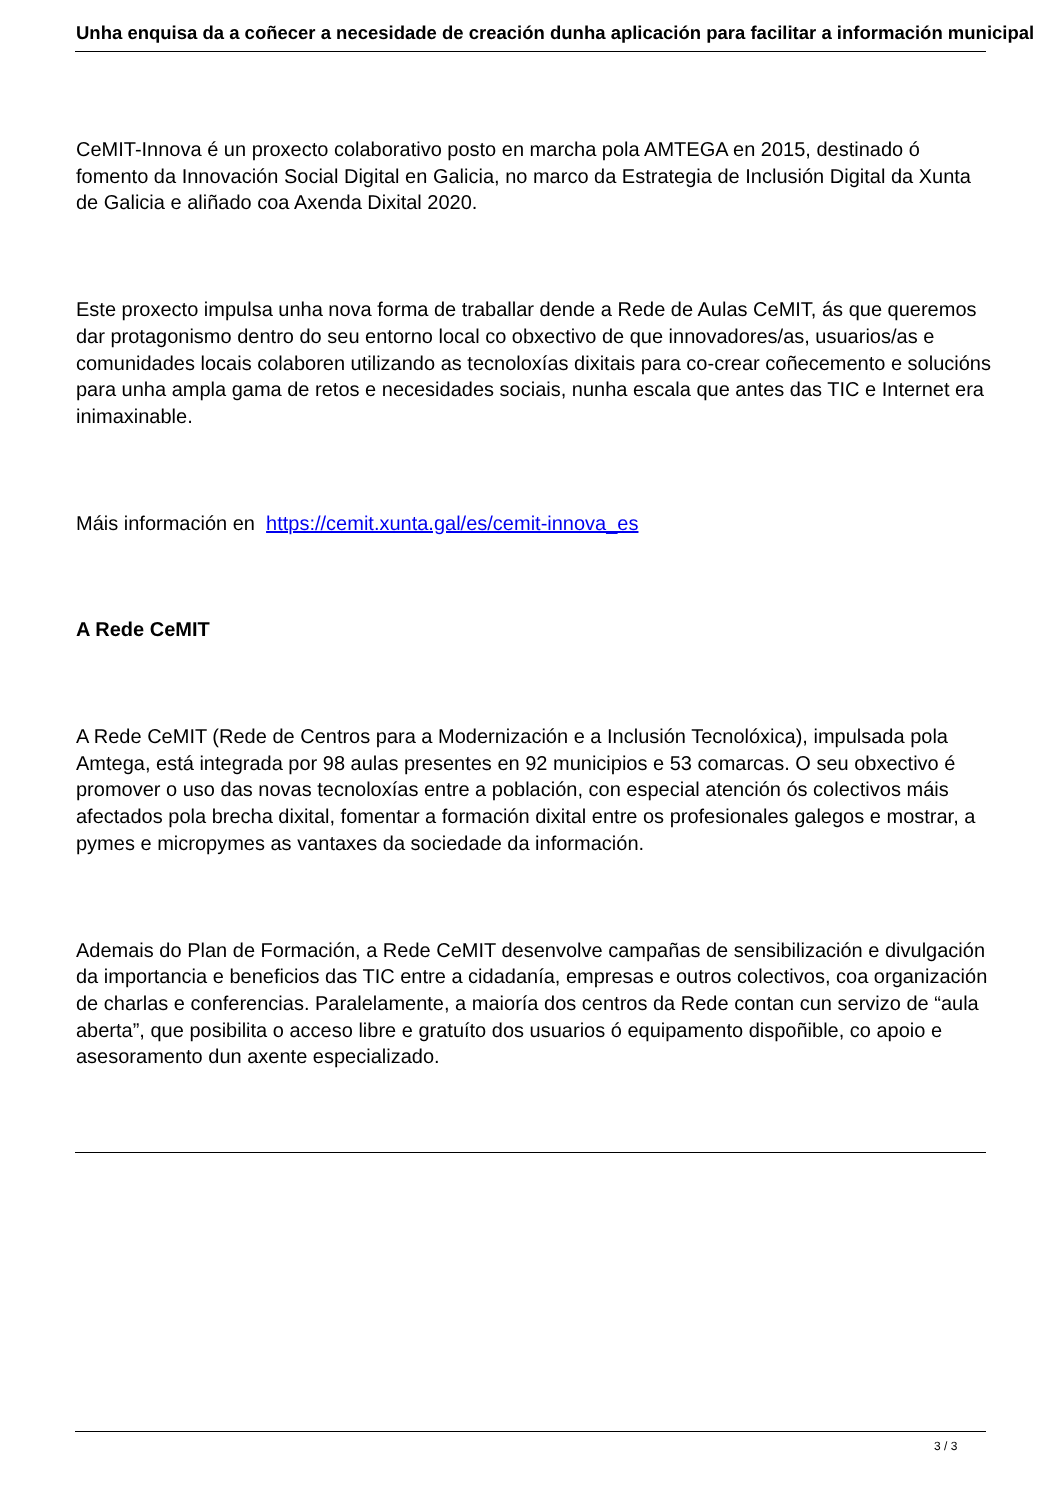Unha enquisa da a coñecer a necesidade de creación dunha aplicación para facilitar a información municipal
CeMIT-Innova é un proxecto colaborativo posto en marcha pola AMTEGA en 2015, destinado ó fomento da Innovación Social Digital en Galicia, no marco da Estrategia de Inclusión Digital da Xunta de Galicia e aliñado coa Axenda Dixital 2020.
Este proxecto impulsa unha nova forma de traballar dende a Rede de Aulas CeMIT, ás que queremos dar protagonismo dentro do seu entorno local co obxectivo de que innovadores/as, usuarios/as e comunidades locais colaboren utilizando as tecnoloxías dixitais para co-crear coñecemento e solucións para unha ampla gama de retos e necesidades sociais, nunha escala que antes das TIC e Internet era inimaxinable.
Máis información en https://cemit.xunta.gal/es/cemit-innova_es
A Rede CeMIT
A Rede CeMIT (Rede de Centros para a Modernización e a Inclusión Tecnolóxica), impulsada pola Amtega, está integrada por 98 aulas presentes en 92 municipios e 53 comarcas. O seu obxectivo é promover o uso das novas tecnoloxías entre a población, con especial atención ós colectivos máis afectados pola brecha dixital, fomentar a formación dixital entre os profesionales galegos e mostrar, a pymes e micropymes as vantaxes da sociedade da información.
Ademais do Plan de Formación, a Rede CeMIT desenvolve campañas de sensibilización e divulgación da importancia e beneficios das TIC entre a cidadanía, empresas e outros colectivos, coa organización de charlas e conferencias. Paralelamente, a maioría dos centros da Rede contan cun servizo de “aula aberta”, que posibilita o acceso libre e gratuíto dos usuarios ó equipamento dispoñible, co apoio e asesoramento dun axente especializado.
3 / 3